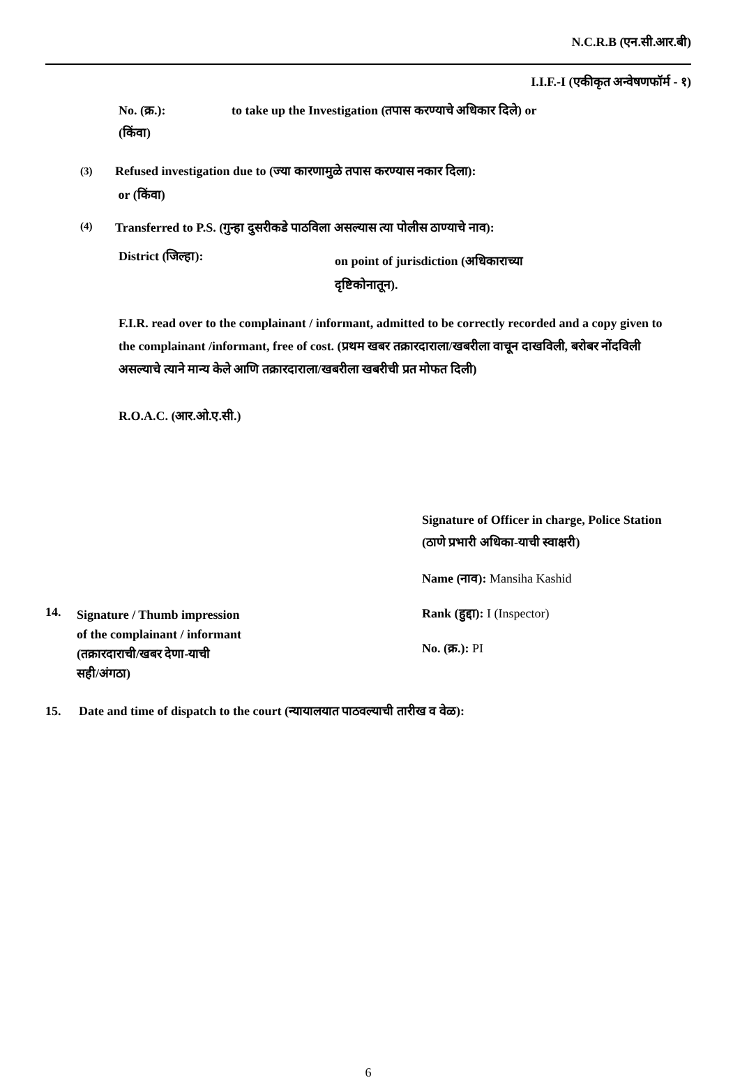N.C.R.B (एन.सी.आर.बी)
I.I.F.-I (एकीकृत अन्वेषणफॉर्म - १)
No. (क्र.): to take up the Investigation (तपास करण्याचे अधिकार दिले) or
(किंवा)
(3)
Refused investigation due to (ज्या कारणामुळे तपास करण्यास नकार दिला):
or (किंवा)
(4)
Transferred to P.S. (गुन्हा दुसरीकडे पाठविला असल्यास त्या पोलीस ठाण्याचे नाव):
District (जिल्हा):
on point of jurisdiction (अधिकाराच्या दृष्टिकोनातून).
F.I.R. read over to the complainant / informant, admitted to be correctly recorded and a copy given to the complainant /informant, free of cost. (प्रथम खबर तक्रारदाराला/खबरीला वाचून दाखविली, बरोबर नोंदविली असल्याचे त्याने मान्य केले आणि तक्रारदाराला/खबरीला खबरीची प्रत मोफत दिली)
R.O.A.C. (आर.ओ.ए.सी.)
14.
Signature / Thumb impression
of the complainant / informant
(तक्रारदाराची/खबर देणा-याची
सही/अंगठा)
Signature of Officer in charge, Police Station (ठाणे प्रभारी अधिका-याची स्वाक्षरी)
Name (नाव): Mansiha Kashid
Rank (हुद्दा): I (Inspector)
No. (क्र.): PI
15. Date and time of dispatch to the court (न्यायालयात पाठवल्याची तारीख व वेळ):
6